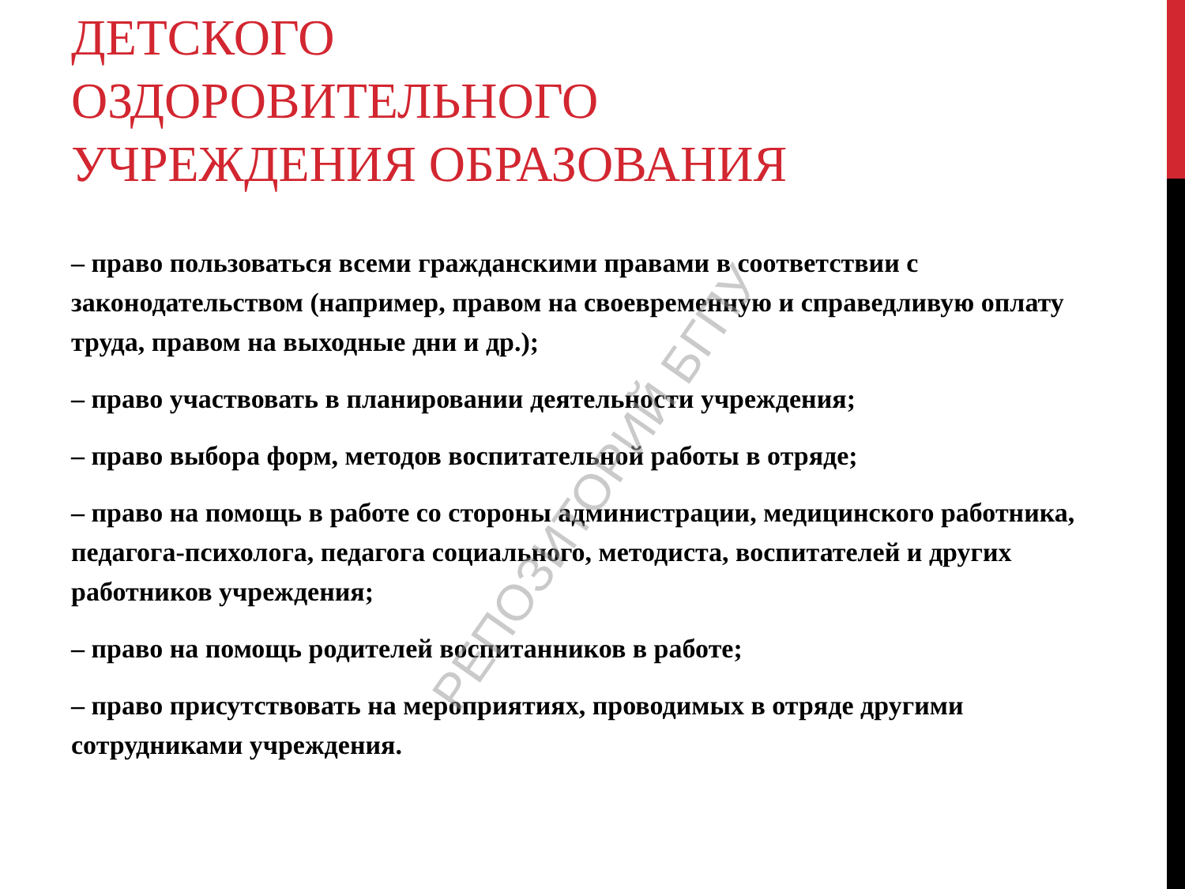ДЕТСКОГО
ОЗДОРОВИТЕЛЬНОГО
УЧРЕЖДЕНИЯ ОБРАЗОВАНИЯ
– право пользоваться всеми гражданскими правами в соответствии с законодательством (например, правом на своевременную и справедливую оплату труда, правом на выходные дни и др.);
– право участвовать в планировании деятельности учреждения;
– право выбора форм, методов воспитательной работы в отряде;
– право на помощь в работе со стороны администрации, медицинского работника, педагога-психолога, педагога социального, методиста, воспитателей и других работников учреждения;
– право на помощь родителей воспитанников в работе;
– право присутствовать на мероприятиях, проводимых в отряде другими сотрудниками учреждения.
РЕПОЗИТОРИЙ БГПУ